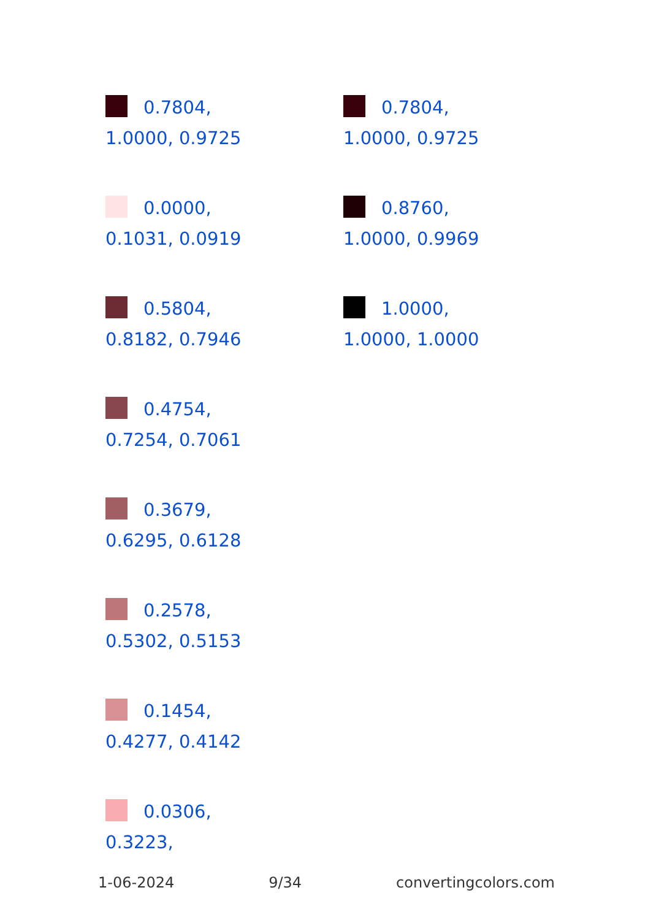0.7804, 1.0000, 0.9725
0.0000, 0.1031, 0.0919
0.5804, 0.8182, 0.7946
0.4754, 0.7254, 0.7061
0.3679, 0.6295, 0.6128
0.2578, 0.5302, 0.5153
0.1454, 0.4277, 0.4142
0.0306, 0.3223,
0.7804, 1.0000, 0.9725
0.8760, 1.0000, 0.9969
1.0000, 1.0000, 1.0000
1-06-2024 9/34 convertingcolors.com